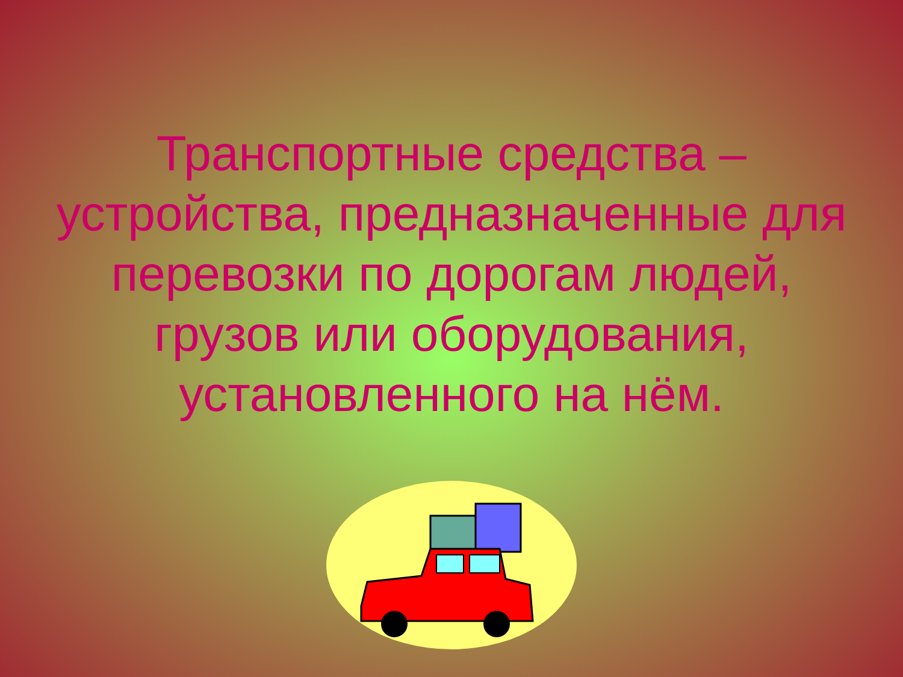Транспортные средства –
устройства, предназначенные для
перевозки по дорогам людей,
грузов или оборудования,
установленного на нём.